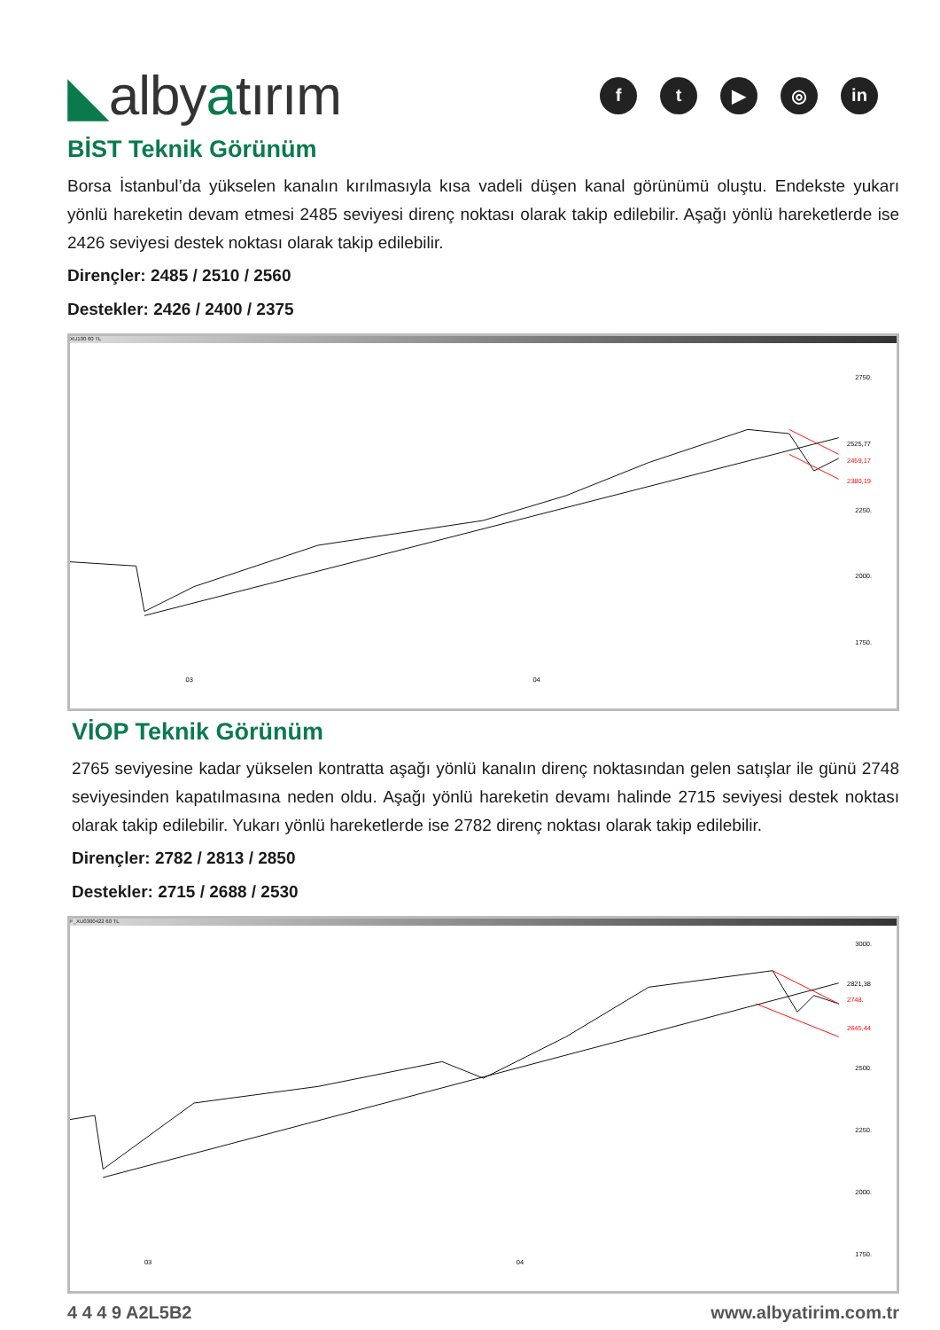◣albyatırım
ft ▶ ◎ in
BİST Teknik Görünüm
Borsa İstanbul’da yükselen kanalın kırılmasıyla kısa vadeli düşen kanal görünümü oluştu. Endekste yukarı yönlü hareketin devam etmesi 2485 seviyesi direnç noktası olarak takip edilebilir. Aşağı yönlü hareketlerde ise 2426 seviyesi destek noktası olarak takip edilebilir.
Dirençler: 2485 / 2510 / 2560
Destekler: 2426 / 2400 / 2375
XU100 60 TL
2750.
2250.
2000.
1750.
2525,77
2459,17
2380,19
03
04
VİOP Teknik Görünüm
2765 seviyesine kadar yükselen kontratta aşağı yönlü kanalın direnç noktasından gelen satışlar ile günü 2748 seviyesinden kapatılmasına neden oldu. Aşağı yönlü hareketin devamı halinde 2715 seviyesi destek noktası olarak takip edilebilir. Yukarı yönlü hareketlerde ise 2782 direnç noktası olarak takip edilebilir.
Dirençler: 2782 / 2813 / 2850
Destekler: 2715 / 2688 / 2530
F_XU0300422 60 TL
3000.
2500.
2250.
2000.
1750.
2821,38
2748.
2645,44
03
04
4 4 4 9 A2L5B2 www.albyatirim.com.tr